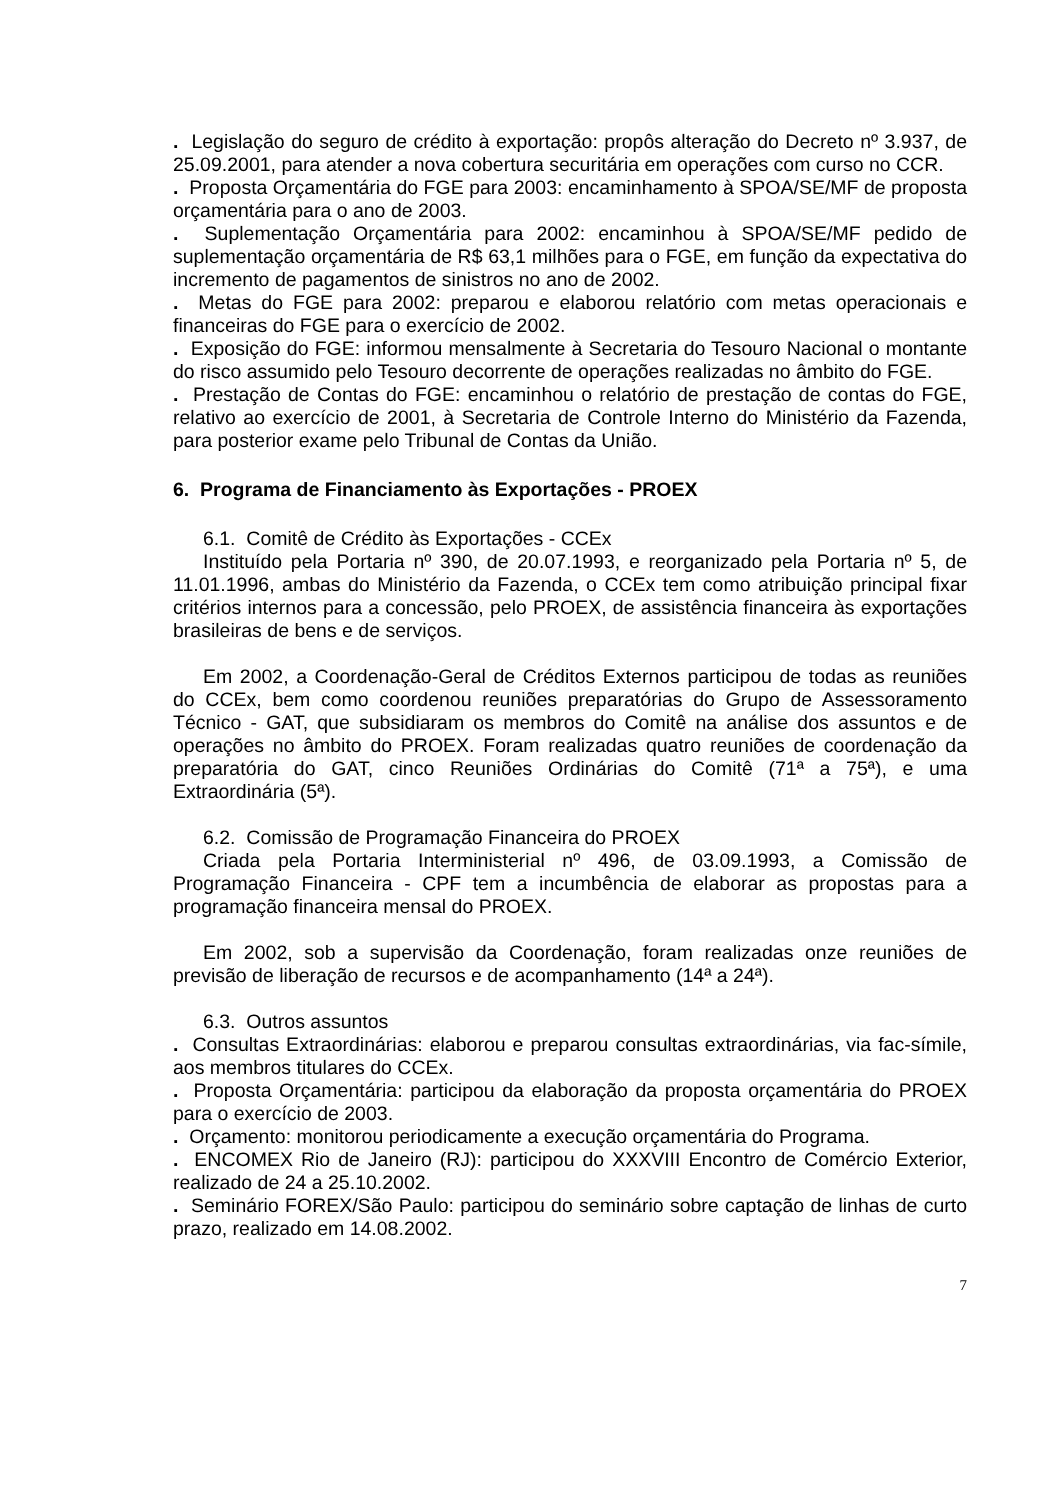. Legislação do seguro de crédito à exportação: propôs alteração do Decreto nº 3.937, de 25.09.2001, para atender a nova cobertura securitária em operações com curso no CCR.
. Proposta Orçamentária do FGE para 2003: encaminhamento à SPOA/SE/MF de proposta orçamentária para o ano de 2003.
. Suplementação Orçamentária para 2002: encaminhou à SPOA/SE/MF pedido de suplementação orçamentária de R$ 63,1 milhões para o FGE, em função da expectativa do incremento de pagamentos de sinistros no ano de 2002.
. Metas do FGE para 2002: preparou e elaborou relatório com metas operacionais e financeiras do FGE para o exercício de 2002.
. Exposição do FGE: informou mensalmente à Secretaria do Tesouro Nacional o montante do risco assumido pelo Tesouro decorrente de operações realizadas no âmbito do FGE.
. Prestação de Contas do FGE: encaminhou o relatório de prestação de contas do FGE, relativo ao exercício de 2001, à Secretaria de Controle Interno do Ministério da Fazenda, para posterior exame pelo Tribunal de Contas da União.
6. Programa de Financiamento às Exportações - PROEX
6.1. Comitê de Crédito às Exportações - CCEx
Instituído pela Portaria nº 390, de 20.07.1993, e reorganizado pela Portaria nº 5, de 11.01.1996, ambas do Ministério da Fazenda, o CCEx tem como atribuição principal fixar critérios internos para a concessão, pelo PROEX, de assistência financeira às exportações brasileiras de bens e de serviços.
Em 2002, a Coordenação-Geral de Créditos Externos participou de todas as reuniões do CCEx, bem como coordenou reuniões preparatórias do Grupo de Assessoramento Técnico - GAT, que subsidiaram os membros do Comitê na análise dos assuntos e de operações no âmbito do PROEX. Foram realizadas quatro reuniões de coordenação da preparatória do GAT, cinco Reuniões Ordinárias do Comitê (71ª a 75ª), e uma Extraordinária (5ª).
6.2. Comissão de Programação Financeira do PROEX
Criada pela Portaria Interministerial nº 496, de 03.09.1993, a Comissão de Programação Financeira - CPF tem a incumbência de elaborar as propostas para a programação financeira mensal do PROEX.
Em 2002, sob a supervisão da Coordenação, foram realizadas onze reuniões de previsão de liberação de recursos e de acompanhamento (14ª a 24ª).
6.3. Outros assuntos
. Consultas Extraordinárias: elaborou e preparou consultas extraordinárias, via fac-símile, aos membros titulares do CCEx.
. Proposta Orçamentária: participou da elaboração da proposta orçamentária do PROEX para o exercício de 2003.
. Orçamento: monitorou periodicamente a execução orçamentária do Programa.
. ENCOMEX Rio de Janeiro (RJ): participou do XXXVIII Encontro de Comércio Exterior, realizado de 24 a 25.10.2002.
. Seminário FOREX/São Paulo: participou do seminário sobre captação de linhas de curto prazo, realizado em 14.08.2002.
7